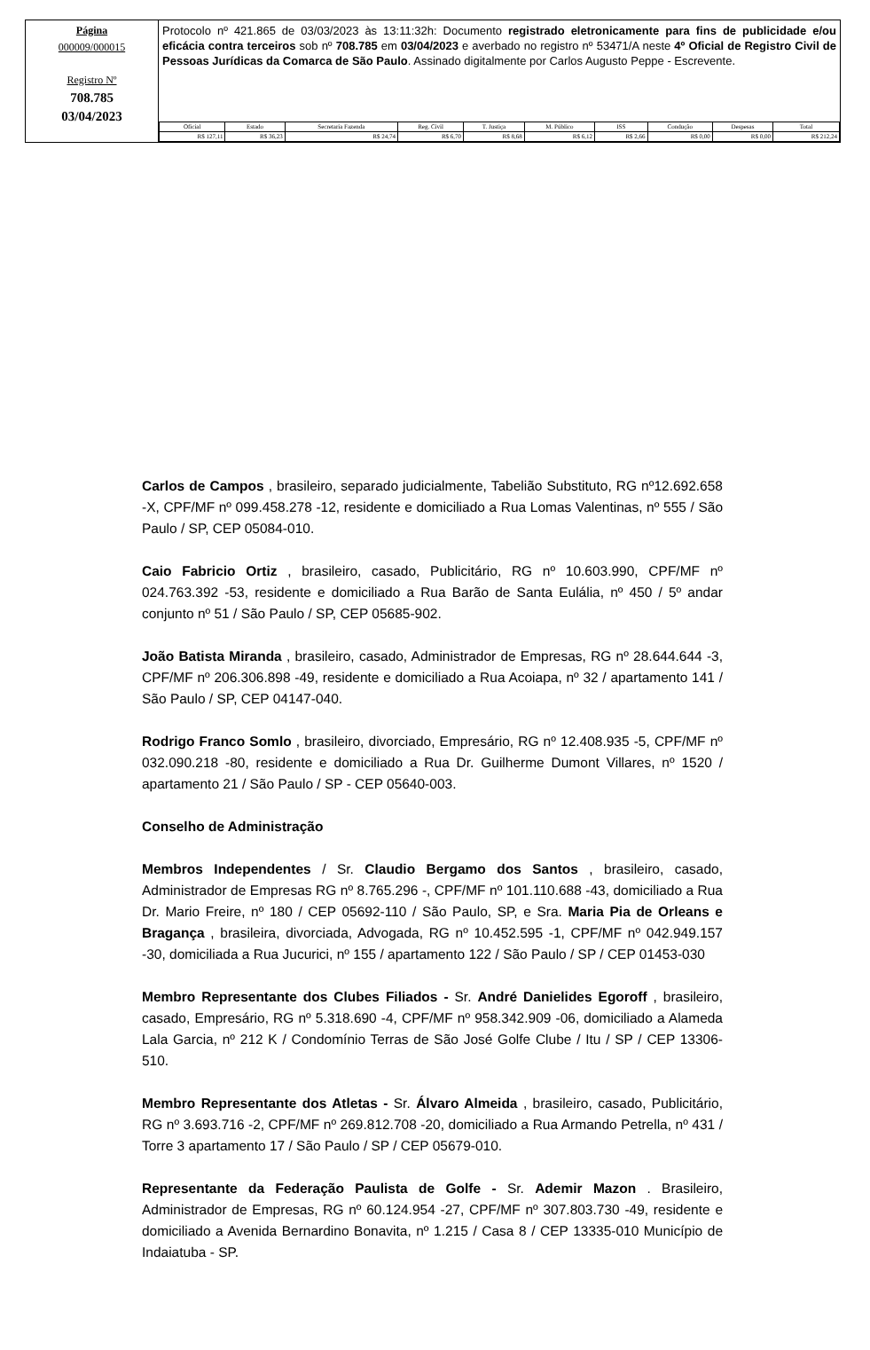Página
000009/000015
Registro Nº
708.785
03/04/2023
Protocolo nº 421.865 de 03/03/2023 às 13:11:32h: Documento registrado eletronicamente para fins de publicidade e/ou eficácia contra terceiros sob nº 708.785 em 03/04/2023 e averbado no registro nº 53471/A neste 4º Oficial de Registro Civil de Pessoas Jurídicas da Comarca de São Paulo. Assinado digitalmente por Carlos Augusto Peppe - Escrevente.
| Oficial | Estado | Secretaria Fazenda | Reg. Civil | T. Justiça | M. Público | ISS | Condução | Despesas | Total |
| --- | --- | --- | --- | --- | --- | --- | --- | --- | --- |
| R$ 127,11 | R$ 36,23 | R$ 24,74 | R$ 6,70 | R$ 8,68 | R$ 6,12 | R$ 2,66 | R$ 0,00 | R$ 0,00 | R$ 212,24 |
Carlos de Campos , brasileiro, separado judicialmente, Tabelião Substituto, RG nº12.692.658 -X, CPF/MF nº 099.458.278 -12, residente e domiciliado a Rua Lomas Valentinas, nº 555 / São Paulo / SP, CEP 05084-010.
Caio Fabricio Ortiz , brasileiro, casado, Publicitário, RG nº 10.603.990, CPF/MF nº 024.763.392 -53, residente e domiciliado a Rua Barão de Santa Eulália, nº 450 / 5º andar conjunto nº 51 / São Paulo / SP, CEP 05685-902.
João Batista Miranda , brasileiro, casado, Administrador de Empresas, RG nº 28.644.644 -3, CPF/MF nº 206.306.898 -49, residente e domiciliado a Rua Acoiapa, nº 32 / apartamento 141 / São Paulo / SP, CEP 04147-040.
Rodrigo Franco Somlo , brasileiro, divorciado, Empresário, RG nº 12.408.935 -5, CPF/MF nº 032.090.218 -80, residente e domiciliado a Rua Dr. Guilherme Dumont Villares, nº 1520 / apartamento 21 / São Paulo / SP - CEP 05640-003.
Conselho de Administração
Membros Independentes / Sr. Claudio Bergamo dos Santos , brasileiro, casado, Administrador de Empresas RG nº 8.765.296 -, CPF/MF nº 101.110.688 -43, domiciliado a Rua Dr. Mario Freire, nº 180 / CEP 05692-110 / São Paulo, SP, e Sra. Maria Pia de Orleans e Bragança , brasileira, divorciada, Advogada, RG nº 10.452.595 -1, CPF/MF nº 042.949.157 -30, domiciliada a Rua Jucurici, nº 155 / apartamento 122 / São Paulo / SP / CEP 01453-030
Membro Representante dos Clubes Filiados - Sr. André Danielides Egoroff , brasileiro, casado, Empresário, RG nº 5.318.690 -4, CPF/MF nº 958.342.909 -06, domiciliado a Alameda Lala Garcia, nº 212 K / Condomínio Terras de São José Golfe Clube / Itu / SP / CEP 13306-510.
Membro Representante dos Atletas - Sr. Álvaro Almeida , brasileiro, casado, Publicitário, RG nº 3.693.716 -2, CPF/MF nº 269.812.708 -20, domiciliado a Rua Armando Petrella, nº 431 / Torre 3 apartamento 17 / São Paulo / SP / CEP 05679-010.
Representante da Federação Paulista de Golfe - Sr. Ademir Mazon . Brasileiro, Administrador de Empresas, RG nº 60.124.954 -27, CPF/MF nº 307.803.730 -49, residente e domiciliado a Avenida Bernardino Bonavita, nº 1.215 / Casa 8 / CEP 13335-010 Município de Indaiatuba - SP.